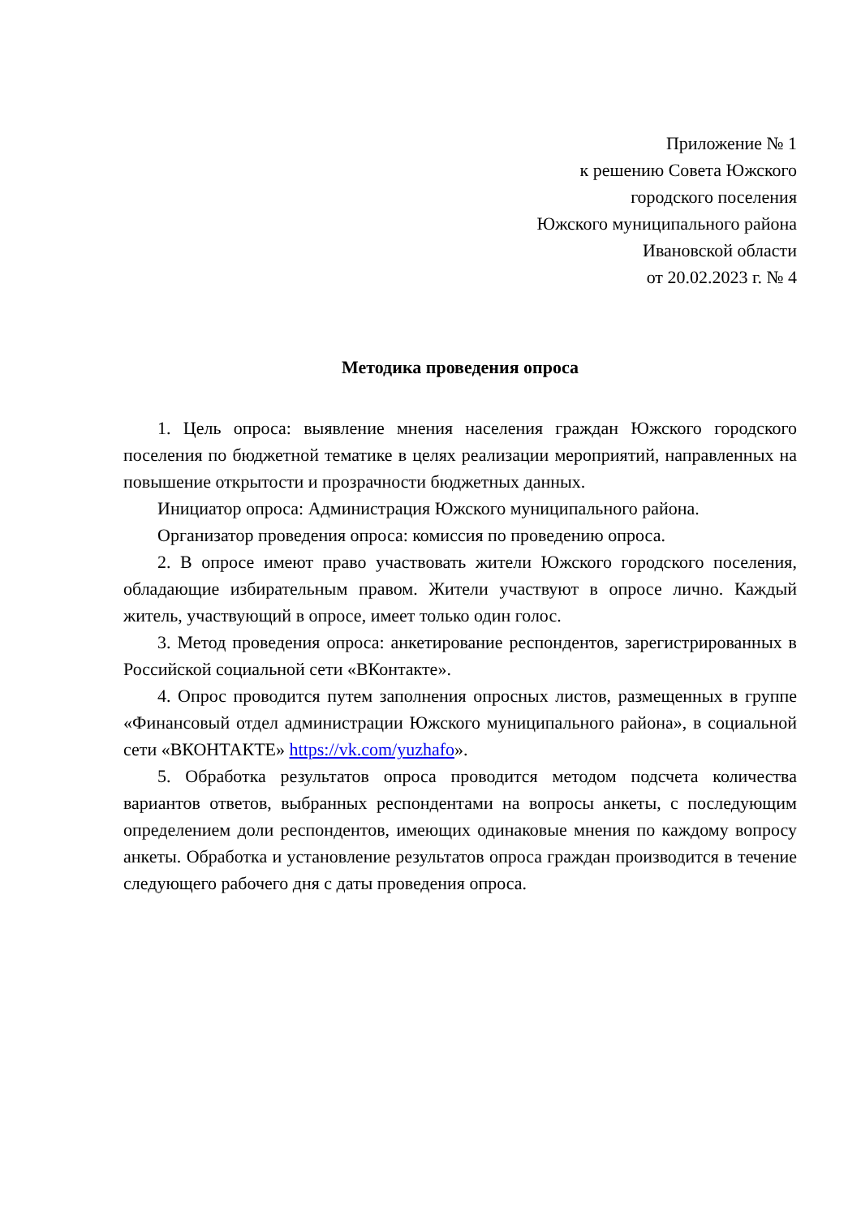Приложение № 1
к решению Совета Южского
городского поселения
Южского муниципального района
Ивановской области
от 20.02.2023 г. № 4
Методика проведения опроса
1. Цель опроса: выявление мнения населения граждан Южского городского поселения по бюджетной тематике в целях реализации мероприятий, направленных на повышение открытости и прозрачности бюджетных данных.
Инициатор опроса: Администрация Южского муниципального района.
Организатор проведения опроса: комиссия по проведению опроса.
2. В опросе имеют право участвовать жители Южского городского поселения, обладающие избирательным правом. Жители участвуют в опросе лично. Каждый житель, участвующий в опросе, имеет только один голос.
3. Метод проведения опроса: анкетирование респондентов, зарегистрированных в Российской социальной сети «ВКонтакте».
4. Опрос проводится путем заполнения опросных листов, размещенных в группе «Финансовый отдел администрации Южского муниципального района», в социальной сети «ВКОНТАКТЕ» https://vk.com/yuzhafo».
5. Обработка результатов опроса проводится методом подсчета количества вариантов ответов, выбранных респондентами на вопросы анкеты, с последующим определением доли респондентов, имеющих одинаковые мнения по каждому вопросу анкеты. Обработка и установление результатов опроса граждан производится в течение следующего рабочего дня с даты проведения опроса.